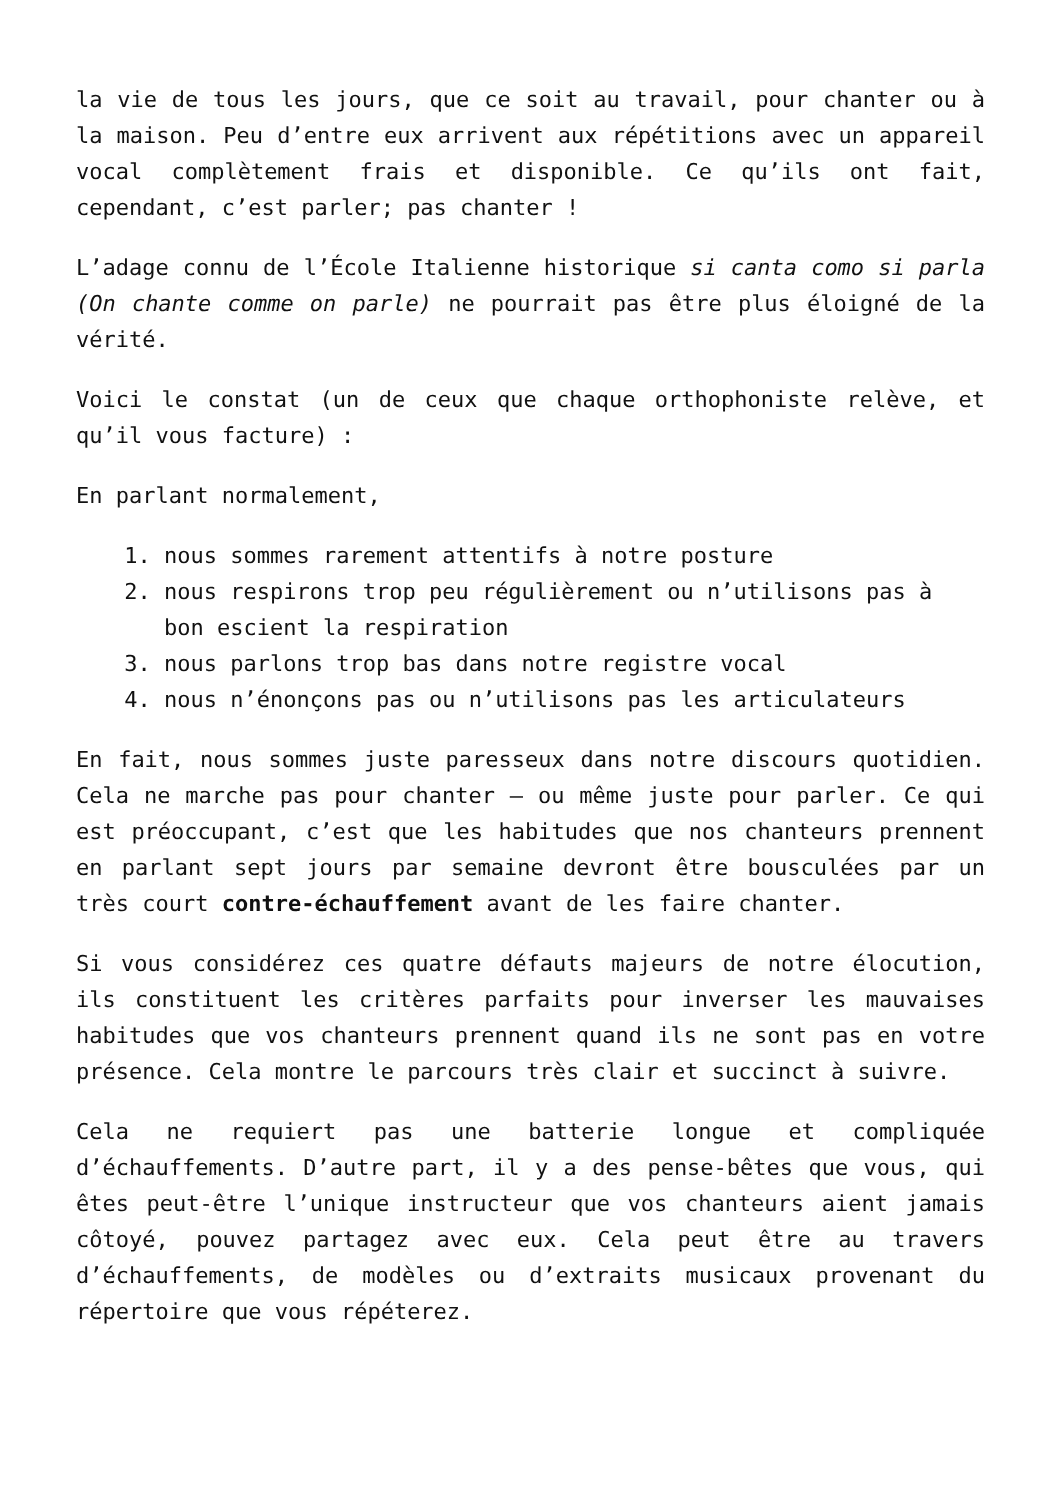la vie de tous les jours, que ce soit au travail, pour chanter ou à la maison. Peu d’entre eux arrivent aux répétitions avec un appareil vocal complètement frais et disponible. Ce qu’ils ont fait, cependant, c’est parler; pas chanter !
L’adage connu de l’École Italienne historique si canta como si parla (On chante comme on parle) ne pourrait pas être plus éloigné de la vérité.
Voici le constat (un de ceux que chaque orthophoniste relève, et qu’il vous facture) :
En parlant normalement,
1. nous sommes rarement attentifs à notre posture
2. nous respirons trop peu régulièrement ou n’utilisons pas à bon escient la respiration
3. nous parlons trop bas dans notre registre vocal
4. nous n’énonçons pas ou n’utilisons pas les articulateurs
En fait, nous sommes juste paresseux dans notre discours quotidien. Cela ne marche pas pour chanter – ou même juste pour parler. Ce qui est préoccupant, c’est que les habitudes que nos chanteurs prennent en parlant sept jours par semaine devront être bousculées par un très court contre-échauffement avant de les faire chanter.
Si vous considérez ces quatre défauts majeurs de notre élocution, ils constituent les critères parfaits pour inverser les mauvaises habitudes que vos chanteurs prennent quand ils ne sont pas en votre présence. Cela montre le parcours très clair et succinct à suivre.
Cela ne requiert pas une batterie longue et compliquée d’échauffements. D’autre part, il y a des pense-bêtes que vous, qui êtes peut-être l’unique instructeur que vos chanteurs aient jamais côtoyé, pouvez partagez avec eux. Cela peut être au travers d’échauffements, de modèles ou d’extraits musicaux provenant du répertoire que vous répéterez.